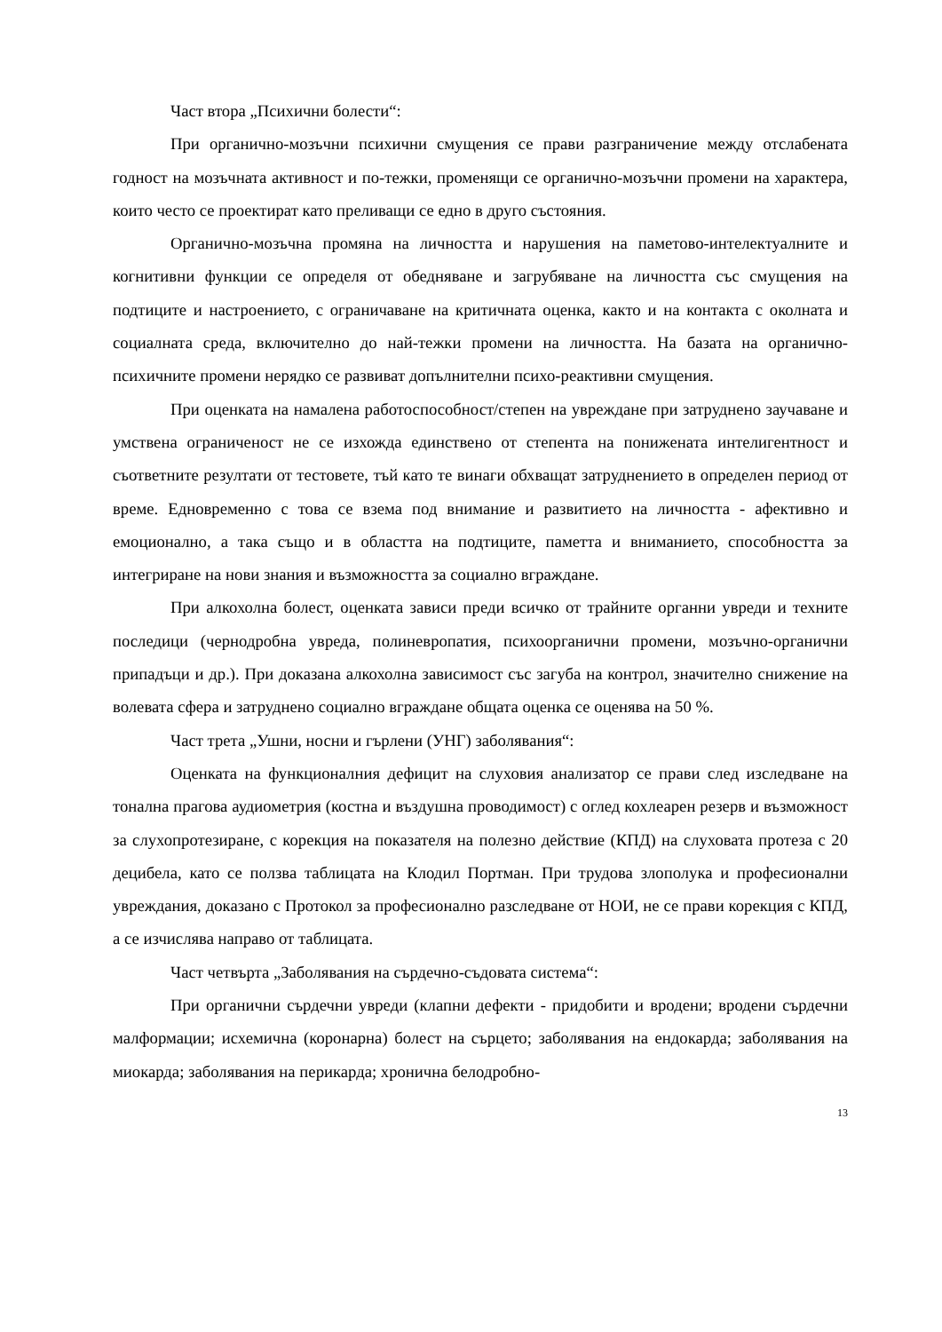Част втора „Психични болести“:
При органично-мозъчни психични смущения се прави разграничение между отслабената годност на мозъчната активност и по-тежки, променящи се органично-мозъчни промени на характера, които често се проектират като преливащи се едно в друго състояния.
Органично-мозъчна промяна на личността и нарушения на паметово-интелектуалните и когнитивни функции се определя от обедняване и загрубяване на личността със смущения на подтиците и настроението, с ограничаване на критичната оценка, както и на контакта с околната и социалната среда, включително до най-тежки промени на личността. На базата на органично-психичните промени нерядко се развиват допълнителни психо-реактивни смущения.
При оценката на намалена работоспособност/степен на увреждане при затруднено заучаване и умствена ограниченост не се изхожда единствено от степента на понижената интелигентност и съответните резултати от тестовете, тъй като те винаги обхващат затруднението в определен период от време. Едновременно с това се взема под внимание и развитието на личността - афективно и емоционално, а така също и в областта на подтиците, паметта и вниманието, способността за интегриране на нови знания и възможността за социално вграждане.
При алкохолна болест, оценката зависи преди всичко от трайните органни увреди и техните последици (чернодробна увреда, полиневропатия, психоорганични промени, мозъчно-органични припадъци и др.). При доказана алкохолна зависимост със загуба на контрол, значително снижение на волевата сфера и затруднено социално вграждане общата оценка се оценява на 50 %.
Част трета „Ушни, носни и гърлени (УНГ) заболявания“:
Оценката на функционалния дефицит на слуховия анализатор се прави след изследване на тонална прагова аудиометрия (костна и въздушна проводимост) с оглед кохлеарен резерв и възможност за слухопротезиране, с корекция на показателя на полезно действие (КПД) на слуховата протеза с 20 децибела, като се ползва таблицата на Клодил Портман. При трудова злополука и професионални увреждания, доказано с Протокол за професионално разследване от НОИ, не се прави корекция с КПД, а се изчислява направо от таблицата.
Част четвърта „Заболявания на сърдечно-съдовата система“:
При органични сърдечни увреди (клапни дефекти - придобити и вродени; вродени сърдечни малформации; исхемична (коронарна) болест на сърцето; заболявания на ендокарда; заболявания на миокарда; заболявания на перикарда; хронична белодробно-
13